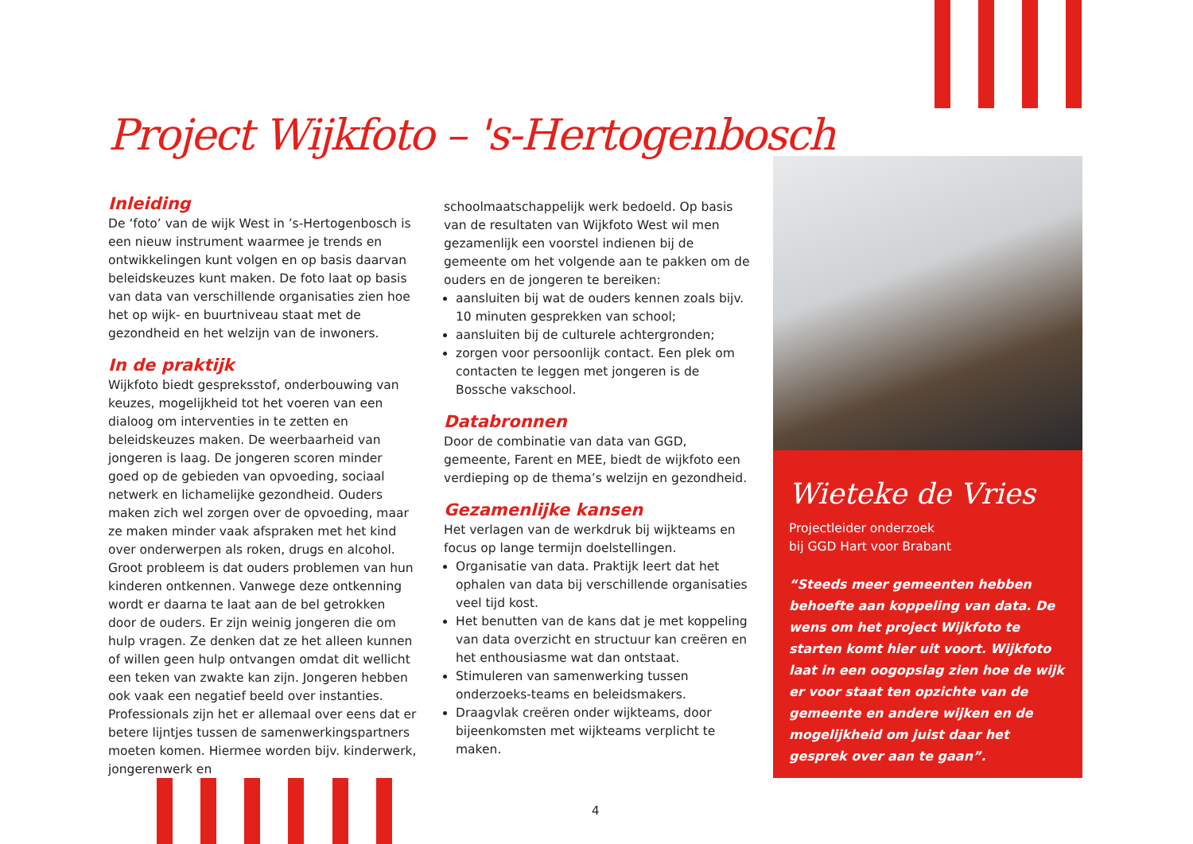Project Wijkfoto – 's-Hertogenbosch
Inleiding
De ‘foto’ van de wijk West in ’s-Hertogenbosch is een nieuw instrument waarmee je trends en ontwikkelingen kunt volgen en op basis daarvan beleidskeuzes kunt maken. De foto laat op basis van data van verschillende organisaties zien hoe het op wijk- en buurtniveau staat met de gezondheid en het welzijn van de inwoners.
In de praktijk
Wijkfoto biedt gespreksstof, onderbouwing van keuzes, mogelijkheid tot het voeren van een dialoog om interventies in te zetten en beleidskeuzes maken. De weerbaarheid van jongeren is laag. De jongeren scoren minder goed op de gebieden van opvoeding, sociaal netwerk en lichamelijke gezondheid. Ouders maken zich wel zorgen over de opvoeding, maar ze maken minder vaak afspraken met het kind over onderwerpen als roken, drugs en alcohol. Groot probleem is dat ouders problemen van hun kinderen ontkennen. Vanwege deze ontkenning wordt er daarna te laat aan de bel getrokken door de ouders. Er zijn weinig jongeren die om hulp vragen. Ze denken dat ze het alleen kunnen of willen geen hulp ontvangen omdat dit wellicht een teken van zwakte kan zijn. Jongeren hebben ook vaak een negatief beeld over instanties. Professionals zijn het er allemaal over eens dat er betere lijntjes tussen de samenwerkingspartners moeten komen. Hiermee worden bijv. kinderwerk, jongerenwerk en
schoolmaatschappelijk werk bedoeld. Op basis van de resultaten van Wijkfoto West wil men gezamenlijk een voorstel indienen bij de gemeente om het volgende aan te pakken om de ouders en de jongeren te bereiken:
aansluiten bij wat de ouders kennen zoals bijv. 10 minuten gesprekken van school;
aansluiten bij de culturele achtergronden;
zorgen voor persoonlijk contact. Een plek om contacten te leggen met jongeren is de Bossche vakschool.
Databronnen
Door de combinatie van data van GGD, gemeente, Farent en MEE, biedt de wijkfoto een verdieping op de thema’s welzijn en gezondheid.
Gezamenlijke kansen
Het verlagen van de werkdruk bij wijkteams en focus op lange termijn doelstellingen.
Organisatie van data. Praktijk leert dat het ophalen van data bij verschillende organisaties veel tijd kost.
Het benutten van de kans dat je met koppeling van data overzicht en structuur kan creëren en het enthousiasme wat dan ontstaat.
Stimuleren van samenwerking tussen onderzoeks-teams en beleidsmakers.
Draagvlak creëren onder wijkteams, door bijeenkomsten met wijkteams verplicht te maken.
Wieteke de Vries
Projectleider onderzoek
bij GGD Hart voor Brabant
“Steeds meer gemeenten hebben behoefte aan koppeling van data. De wens om het project Wijkfoto te starten komt hier uit voort. Wijkfoto laat in een oogopslag zien hoe de wijk er voor staat ten opzichte van de gemeente en andere wijken en de mogelijkheid om juist daar het gesprek over aan te gaan”.
4